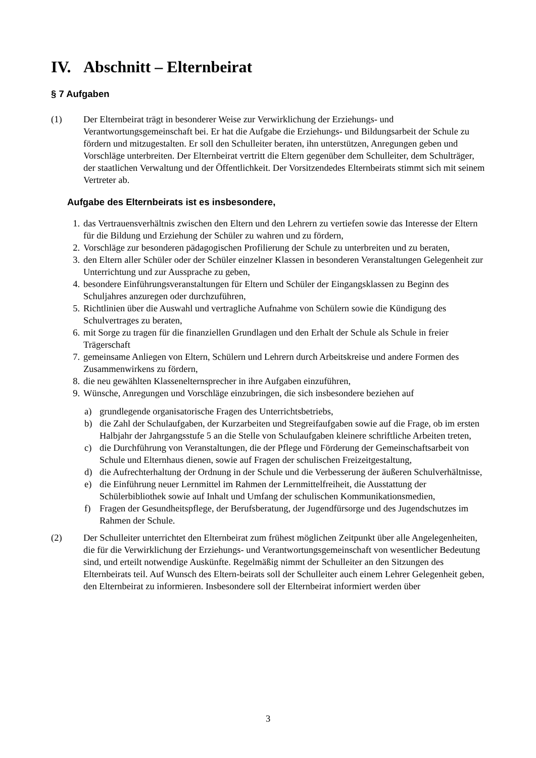IV. Abschnitt – Elternbeirat
§ 7 Aufgaben
(1) Der Elternbeirat trägt in besonderer Weise zur Verwirklichung der Erziehungs- und Verantwortungsgemeinschaft bei. Er hat die Aufgabe die Erziehungs- und Bildungsarbeit der Schule zu fördern und mitzugestalten. Er soll den Schulleiter beraten, ihn unterstützen, Anregungen geben und Vorschläge unterbreiten. Der Elternbeirat vertritt die Eltern gegenüber dem Schulleiter, dem Schulträger, der staatlichen Verwaltung und der Öffentlichkeit. Der Vorsitzendedes Elternbeirats stimmt sich mit seinem Vertreter ab.
Aufgabe des Elternbeirats ist es insbesondere,
1. das Vertrauensverhältnis zwischen den Eltern und den Lehrern zu vertiefen sowie das Interesse der Eltern für die Bildung und Erziehung der Schüler zu wahren und zu fördern,
2. Vorschläge zur besonderen pädagogischen Profilierung der Schule zu unterbreiten und zu beraten,
3. den Eltern aller Schüler oder der Schüler einzelner Klassen in besonderen Veranstaltungen Gelegenheit zur Unterrichtung und zur Aussprache zu geben,
4. besondere Einführungsveranstaltungen für Eltern und Schüler der Eingangsklassen zu Beginn des Schuljahres anzuregen oder durchzuführen,
5. Richtlinien über die Auswahl und vertragliche Aufnahme von Schülern sowie die Kündigung des Schulvertrages zu beraten,
6. mit Sorge zu tragen für die finanziellen Grundlagen und den Erhalt der Schule als Schule in freier Trägerschaft
7. gemeinsame Anliegen von Eltern, Schülern und Lehrern durch Arbeitskreise und andere Formen des Zusammenwirkens zu fördern,
8. die neu gewählten Klassenelternsprecher in ihre Aufgaben einzuführen,
9. Wünsche, Anregungen und Vorschläge einzubringen, die sich insbesondere beziehen auf
a) grundlegende organisatorische Fragen des Unterrichtsbetriebs,
b) die Zahl der Schulaufgaben, der Kurzarbeiten und Stegreifaufgaben sowie auf die Frage, ob im ersten Halbjahr der Jahrgangsstufe 5 an die Stelle von Schulaufgaben kleinere schriftliche Arbeiten treten,
c) die Durchführung von Veranstaltungen, die der Pflege und Förderung der Gemeinschaftsarbeit von Schule und Elternhaus dienen, sowie auf Fragen der schulischen Freizeitgestaltung,
d) die Aufrechterhaltung der Ordnung in der Schule und die Verbesserung der äußeren Schulverhältnisse,
e) die Einführung neuer Lernmittel im Rahmen der Lernmittelfreiheit, die Ausstattung der Schülerbibliothek sowie auf Inhalt und Umfang der schulischen Kommunikationsmedien,
f) Fragen der Gesundheitspflege, der Berufsberatung, der Jugendfürsorge und des Jugendschutzes im Rahmen der Schule.
(2) Der Schulleiter unterrichtet den Elternbeirat zum frühest möglichen Zeitpunkt über alle Angelegenheiten, die für die Verwirklichung der Erziehungs- und Verantwortungsgemeinschaft von wesentlicher Bedeutung sind, und erteilt notwendige Auskünfte. Regelmäßig nimmt der Schulleiter an den Sitzungen des Elternbeirats teil. Auf Wunsch des Eltern-beirats soll der Schulleiter auch einem Lehrer Gelegenheit geben, den Elternbeirat zu informieren. Insbesondere soll der Elternbeirat informiert werden über
3